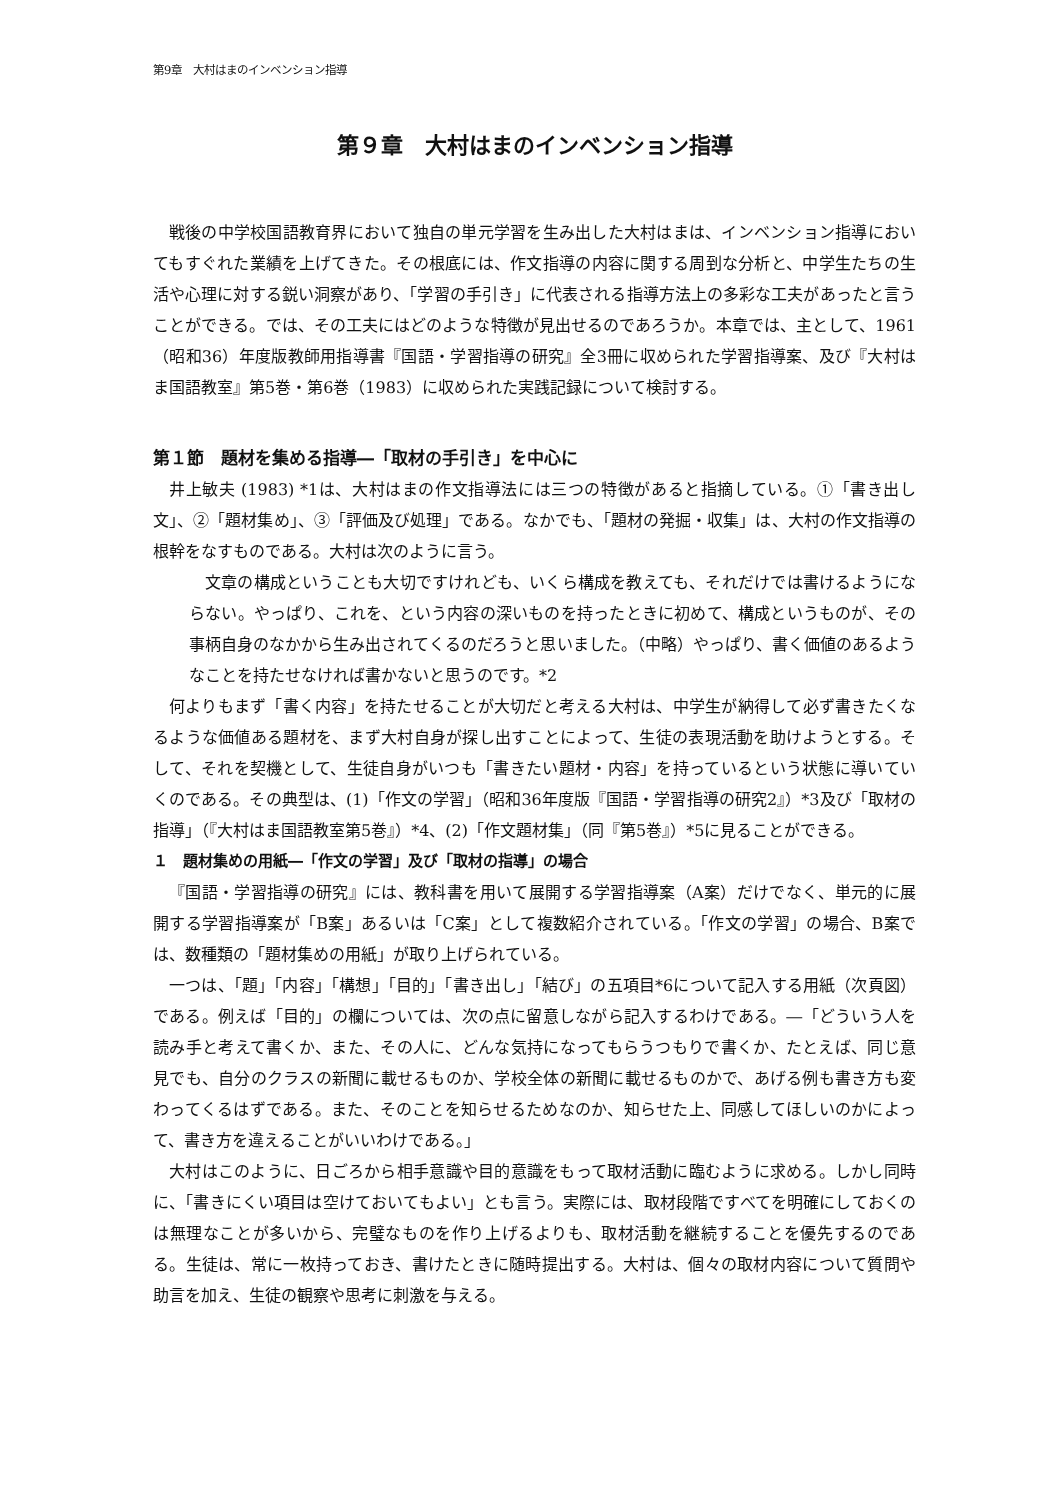第9章　大村はまのインベンション指導
第９章　大村はまのインベンション指導
戦後の中学校国語教育界において独自の単元学習を生み出した大村はまは、インベンション指導においてもすぐれた業績を上げてきた。その根底には、作文指導の内容に関する周到な分析と、中学生たちの生活や心理に対する鋭い洞察があり、「学習の手引き」に代表される指導方法上の多彩な工夫があったと言うことができる。では、その工夫にはどのような特徴が見出せるのであろうか。本章では、主として、1961（昭和36）年度版教師用指導書『国語・学習指導の研究』全3冊に収められた学習指導案、及び『大村はま国語教室』第5巻・第6巻（1983）に収められた実践記録について検討する。
第１節　題材を集める指導―「取材の手引き」を中心に
井上敏夫 (1983) *1は、大村はまの作文指導法には三つの特徴があると指摘している。①「書き出し文」、②「題材集め」、③「評価及び処理」である。なかでも、「題材の発掘・収集」は、大村の作文指導の根幹をなすものである。大村は次のように言う。
文章の構成ということも大切ですけれども、いくら構成を教えても、それだけでは書けるようにならない。やっぱり、これを、という内容の深いものを持ったときに初めて、構成というものが、その事柄自身のなかから生み出されてくるのだろうと思いました。（中略）やっぱり、書く価値のあるようなことを持たせなければ書かないと思うのです。*2
何よりもまず「書く内容」を持たせることが大切だと考える大村は、中学生が納得して必ず書きたくなるような価値ある題材を、まず大村自身が探し出すことによって、生徒の表現活動を助けようとする。そして、それを契機として、生徒自身がいつも「書きたい題材・内容」を持っているという状態に導いていくのである。その典型は、(1)「作文の学習」（昭和36年度版『国語・学習指導の研究2』）*3及び「取材の指導」（『大村はま国語教室第5巻』）*4、(2)「作文題材集」（同『第5巻』）*5に見ることができる。
１　題材集めの用紙―「作文の学習」及び「取材の指導」の場合
『国語・学習指導の研究』には、教科書を用いて展開する学習指導案（A案）だけでなく、単元的に展開する学習指導案が「B案」あるいは「C案」として複数紹介されている。「作文の学習」の場合、B案では、数種類の「題材集めの用紙」が取り上げられている。
一つは、「題」「内容」「構想」「目的」「書き出し」「結び」の五項目*6について記入する用紙（次頁図）である。例えば「目的」の欄については、次の点に留意しながら記入するわけである。―「どういう人を読み手と考えて書くか、また、その人に、どんな気持になってもらうつもりで書くか、たとえば、同じ意見でも、自分のクラスの新聞に載せるものか、学校全体の新聞に載せるものかで、あげる例も書き方も変わってくるはずである。また、そのことを知らせるためなのか、知らせた上、同感してほしいのかによって、書き方を違えることがいいわけである。」
大村はこのように、日ごろから相手意識や目的意識をもって取材活動に臨むように求める。しかし同時に、「書きにくい項目は空けておいてもよい」とも言う。実際には、取材段階ですべてを明確にしておくのは無理なことが多いから、完璧なものを作り上げるよりも、取材活動を継続することを優先するのである。生徒は、常に一枚持っておき、書けたときに随時提出する。大村は、個々の取材内容について質問や助言を加え、生徒の観察や思考に刺激を与える。